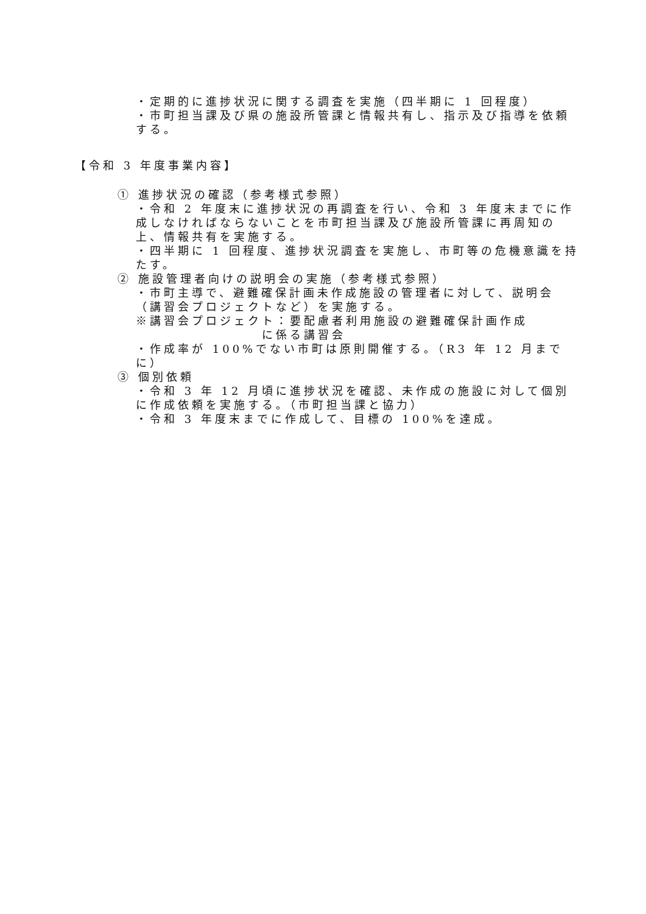・定期的に進捗状況に関する調査を実施（四半期に 1 回程度）
・市町担当課及び県の施設所管課と情報共有し、指示及び指導を依頼する。
【令和 3 年度事業内容】
① 進捗状況の確認（参考様式参照）
・令和 2 年度末に進捗状況の再調査を行い、令和 3 年度末までに作成しなければならないことを市町担当課及び施設所管課に再周知の上、情報共有を実施する。
・四半期に 1 回程度、進捗状況調査を実施し、市町等の危機意識を持たす。
② 施設管理者向けの説明会の実施（参考様式参照）
・市町主導で、避難確保計画未作成施設の管理者に対して、説明会（講習会プロジェクトなど）を実施する。
※講習会プロジェクト：要配慮者利用施設の避難確保計画作成
に係る講習会
・作成率が 100%でない市町は原則開催する。（R3 年 12 月までに）
③ 個別依頼
・令和 3 年 12 月頃に進捗状況を確認、未作成の施設に対して個別に作成依頼を実施する。（市町担当課と協力）
・令和 3 年度末までに作成して、目標の 100%を達成。